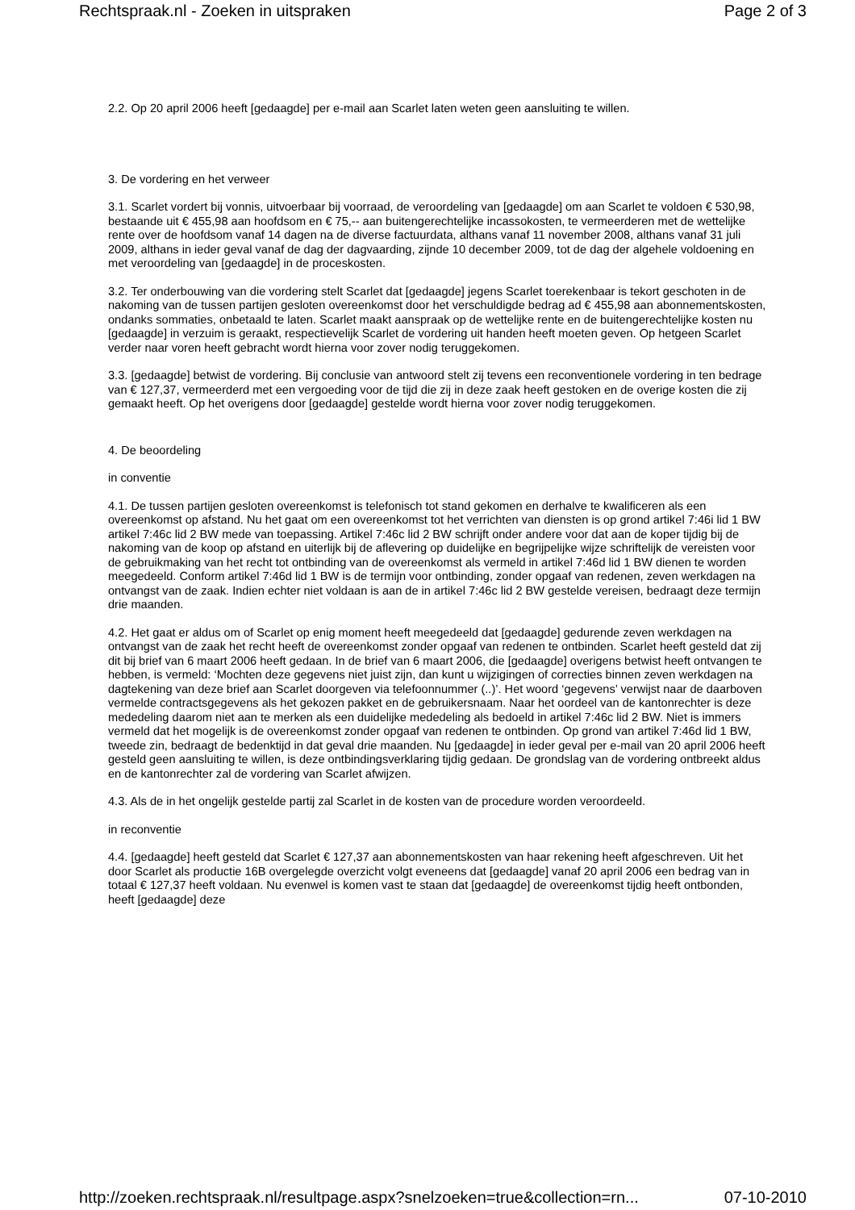Rechtspraak.nl - Zoeken in uitspraken Page 2 of 3
2.2. Op 20 april 2006 heeft [gedaagde] per e-mail aan Scarlet laten weten geen aansluiting te willen.
3. De vordering en het verweer
3.1. Scarlet vordert bij vonnis, uitvoerbaar bij voorraad, de veroordeling van [gedaagde] om aan Scarlet te voldoen € 530,98, bestaande uit € 455,98 aan hoofdsom en € 75,-- aan buitengerechtelijke incassokosten, te vermeerderen met de wettelijke rente over de hoofdsom vanaf 14 dagen na de diverse factuurdata, althans vanaf 11 november 2008, althans vanaf 31 juli 2009, althans in ieder geval vanaf de dag der dagvaarding, zijnde 10 december 2009, tot de dag der algehele voldoening en met veroordeling van [gedaagde] in de proceskosten.
3.2. Ter onderbouwing van die vordering stelt Scarlet dat [gedaagde] jegens Scarlet toerekenbaar is tekort geschoten in de nakoming van de tussen partijen gesloten overeenkomst door het verschuldigde bedrag ad € 455,98 aan abonnementskosten, ondanks sommaties, onbetaald te laten. Scarlet maakt aanspraak op de wettelijke rente en de buitengerechtelijke kosten nu [gedaagde] in verzuim is geraakt, respectievelijk Scarlet de vordering uit handen heeft moeten geven. Op hetgeen Scarlet verder naar voren heeft gebracht wordt hierna voor zover nodig teruggekomen.
3.3. [gedaagde] betwist de vordering. Bij conclusie van antwoord stelt zij tevens een reconventionele vordering in ten bedrage van € 127,37, vermeerderd met een vergoeding voor de tijd die zij in deze zaak heeft gestoken en de overige kosten die zij gemaakt heeft. Op het overigens door [gedaagde] gestelde wordt hierna voor zover nodig teruggekomen.
4. De beoordeling
in conventie
4.1. De tussen partijen gesloten overeenkomst is telefonisch tot stand gekomen en derhalve te kwalificeren als een overeenkomst op afstand. Nu het gaat om een overeenkomst tot het verrichten van diensten is op grond artikel 7:46i lid 1 BW artikel 7:46c lid 2 BW mede van toepassing. Artikel 7:46c lid 2 BW schrijft onder andere voor dat aan de koper tijdig bij de nakoming van de koop op afstand en uiterlijk bij de aflevering op duidelijke en begrijpelijke wijze schriftelijk de vereisten voor de gebruikmaking van het recht tot ontbinding van de overeenkomst als vermeld in artikel 7:46d lid 1 BW dienen te worden meegedeeld. Conform artikel 7:46d lid 1 BW is de termijn voor ontbinding, zonder opgaaf van redenen, zeven werkdagen na ontvangst van de zaak. Indien echter niet voldaan is aan de in artikel 7:46c lid 2 BW gestelde vereisen, bedraagt deze termijn drie maanden.
4.2. Het gaat er aldus om of Scarlet op enig moment heeft meegedeeld dat [gedaagde] gedurende zeven werkdagen na ontvangst van de zaak het recht heeft de overeenkomst zonder opgaaf van redenen te ontbinden. Scarlet heeft gesteld dat zij dit bij brief van 6 maart 2006 heeft gedaan. In de brief van 6 maart 2006, die [gedaagde] overigens betwist heeft ontvangen te hebben, is vermeld: ‘Mochten deze gegevens niet juist zijn, dan kunt u wijzigingen of correcties binnen zeven werkdagen na dagtekening van deze brief aan Scarlet doorgeven via telefoonnummer (..)’. Het woord ‘gegevens’ verwijst naar de daarboven vermelde contractsgegevens als het gekozen pakket en de gebruikersnaam. Naar het oordeel van de kantonrechter is deze mededeling daarom niet aan te merken als een duidelijke mededeling als bedoeld in artikel 7:46c lid 2 BW. Niet is immers vermeld dat het mogelijk is de overeenkomst zonder opgaaf van redenen te ontbinden. Op grond van artikel 7:46d lid 1 BW, tweede zin, bedraagt de bedenktijd in dat geval drie maanden. Nu [gedaagde] in ieder geval per e-mail van 20 april 2006 heeft gesteld geen aansluiting te willen, is deze ontbindingsverklaring tijdig gedaan. De grondslag van de vordering ontbreekt aldus en de kantonrechter zal de vordering van Scarlet afwijzen.
4.3. Als de in het ongelijk gestelde partij zal Scarlet in de kosten van de procedure worden veroordeeld.
in reconventie
4.4. [gedaagde] heeft gesteld dat Scarlet € 127,37 aan abonnementskosten van haar rekening heeft afgeschreven. Uit het door Scarlet als productie 16B overgelegde overzicht volgt eveneens dat [gedaagde] vanaf 20 april 2006 een bedrag van in totaal € 127,37 heeft voldaan. Nu evenwel is komen vast te staan dat [gedaagde] de overeenkomst tijdig heeft ontbonden, heeft [gedaagde] deze
http://zoeken.rechtspraak.nl/resultpage.aspx?snelzoeken=true&collection=rn... 07-10-2010